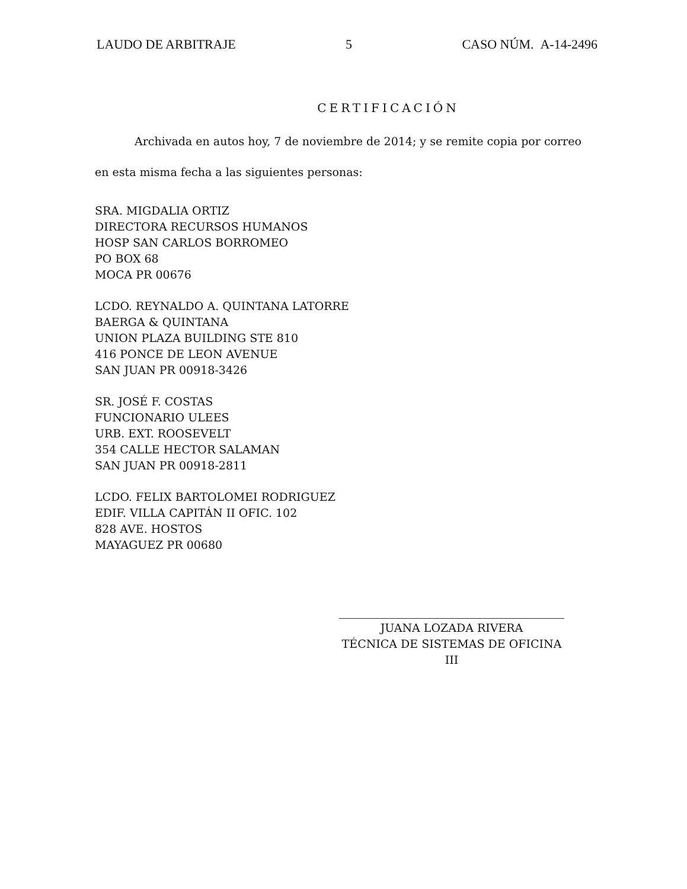LAUDO DE ARBITRAJE 5 CASO NÚM. A-14-2496
CERTIFICACIÓN
Archivada en autos hoy, 7 de noviembre de 2014; y se remite copia por correo en esta misma fecha a las siguientes personas:
SRA. MIGDALIA ORTIZ
DIRECTORA RECURSOS HUMANOS
HOSP SAN CARLOS BORROMEO
PO BOX 68
MOCA PR 00676
LCDO. REYNALDO A. QUINTANA LATORRE
BAERGA & QUINTANA
UNION PLAZA BUILDING STE 810
416 PONCE DE LEON AVENUE
SAN JUAN PR 00918-3426
SR. JOSÉ F. COSTAS
FUNCIONARIO ULEES
URB. EXT. ROOSEVELT
354 CALLE HECTOR SALAMAN
SAN JUAN PR 00918-2811
LCDO. FELIX BARTOLOMEI RODRIGUEZ
EDIF. VILLA CAPITÁN II OFIC. 102
828 AVE. HOSTOS
MAYAGUEZ PR 00680
JUANA LOZADA RIVERA
TÉCNICA DE SISTEMAS DE OFICINA III